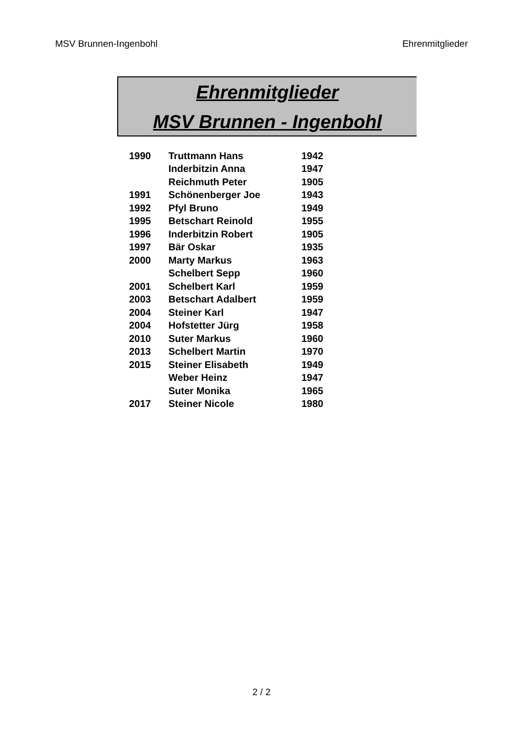MSV Brunnen-Ingenbohl Ehrenmitglieder
Ehrenmitglieder
MSV Brunnen - Ingenbohl
| 1990 | Truttmann Hans | 1942 |
| | Inderbitzin Anna | 1947 |
| | Reichmuth Peter | 1905 |
| 1991 | Schönenberger Joe | 1943 |
| 1992 | Pfyl Bruno | 1949 |
| 1995 | Betschart Reinold | 1955 |
| 1996 | Inderbitzin Robert | 1905 |
| 1997 | Bär Oskar | 1935 |
| 2000 | Marty Markus | 1963 |
| | Schelbert Sepp | 1960 |
| 2001 | Schelbert Karl | 1959 |
| 2003 | Betschart Adalbert | 1959 |
| 2004 | Steiner Karl | 1947 |
| 2004 | Hofstetter Jürg | 1958 |
| 2010 | Suter Markus | 1960 |
| 2013 | Schelbert Martin | 1970 |
| 2015 | Steiner Elisabeth | 1949 |
| | Weber Heinz | 1947 |
| | Suter Monika | 1965 |
| 2017 | Steiner Nicole | 1980 |
2 / 2